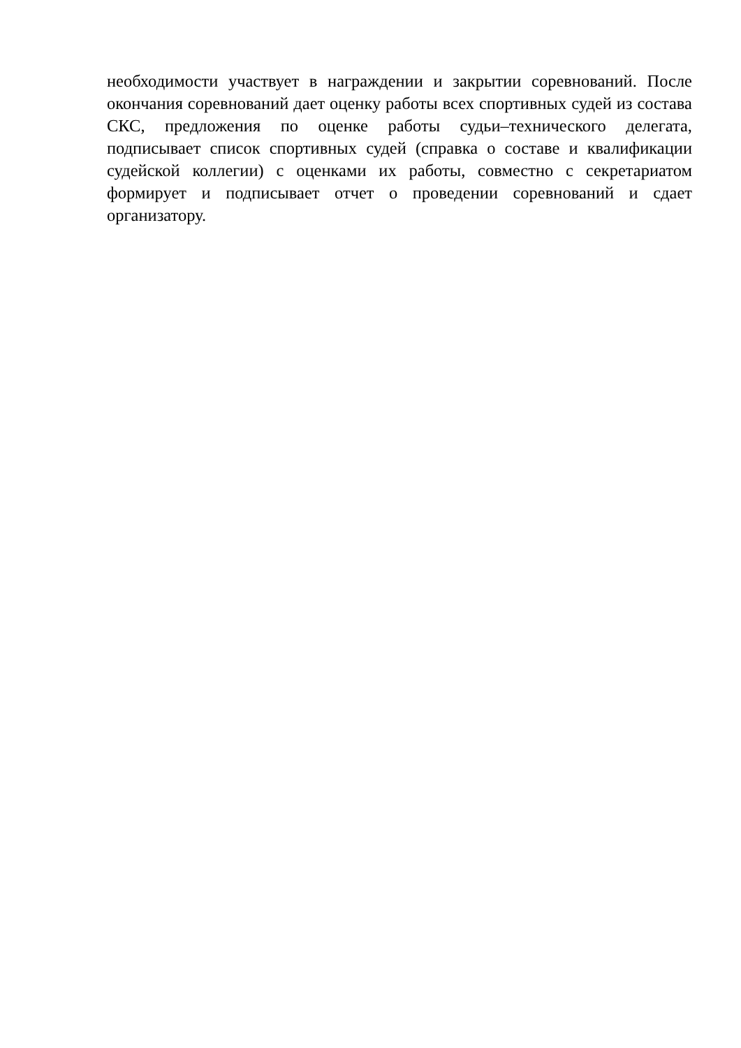необходимости участвует в награждении и закрытии соревнований. После окончания соревнований дает оценку работы всех спортивных судей из состава СКС, предложения по оценке работы судьи–технического делегата, подписывает список спортивных судей (справка о составе и квалификации судейской коллегии) с оценками их работы, совместно с секретариатом формирует и подписывает отчет о проведении соревнований и сдает организатору.